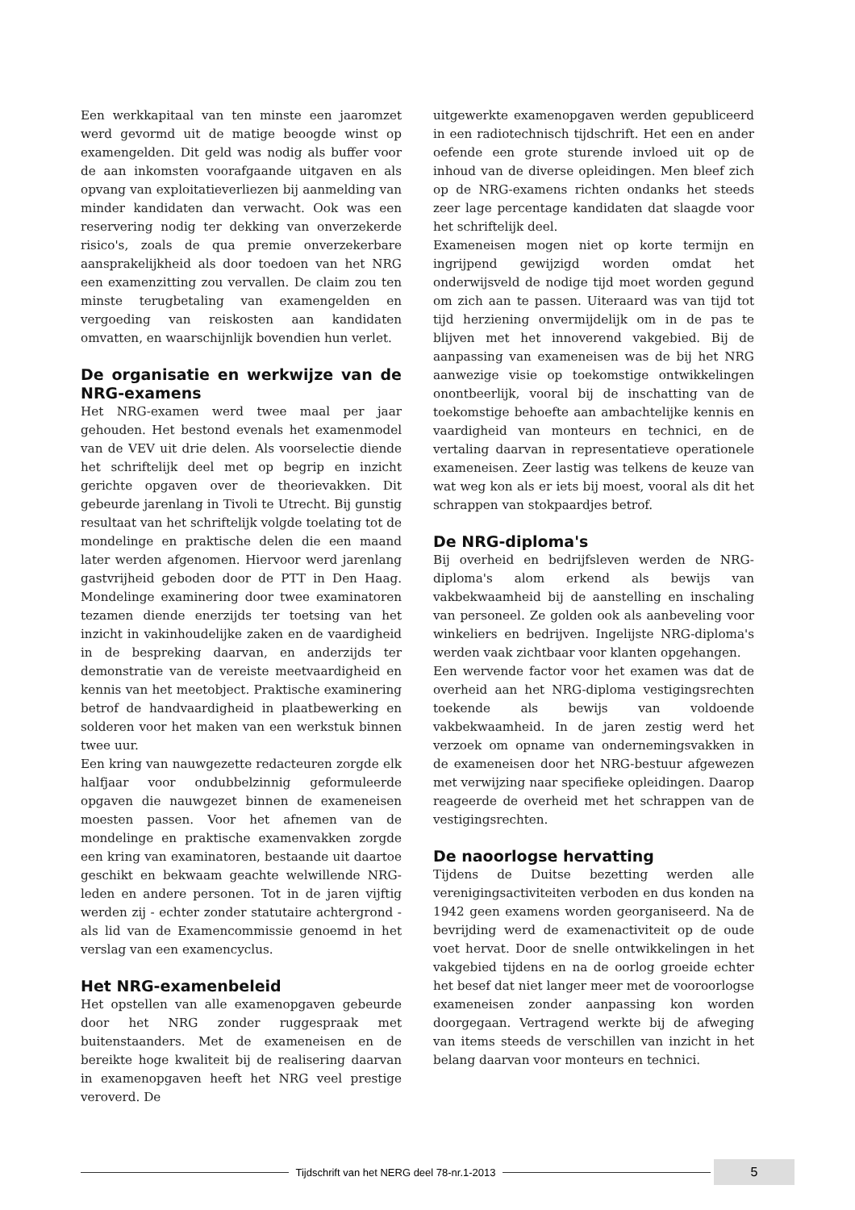Een werkkapitaal van ten minste een jaaromzet werd gevormd uit de matige beoogde winst op examengelden. Dit geld was nodig als buffer voor de aan inkomsten voorafgaande uitgaven en als opvang van exploitatieverliezen bij aanmelding van minder kandidaten dan verwacht. Ook was een reservering nodig ter dekking van onverzekerde risico's, zoals de qua premie onverzekerbare aansprakelijkheid als door toedoen van het NRG een examenzitting zou vervallen. De claim zou ten minste terugbetaling van examengelden en vergoeding van reiskosten aan kandidaten omvatten, en waarschijnlijk bovendien hun verlet.
De organisatie en werkwijze van de NRG-examens
Het NRG-examen werd twee maal per jaar gehouden. Het bestond evenals het examenmodel van de VEV uit drie delen. Als voorselectie diende het schriftelijk deel met op begrip en inzicht gerichte opgaven over de theorievakken. Dit gebeurde jarenlang in Tivoli te Utrecht. Bij gunstig resultaat van het schriftelijk volgde toelating tot de mondelinge en praktische delen die een maand later werden afgenomen. Hiervoor werd jarenlang gastvrijheid geboden door de PTT in Den Haag. Mondelinge examinering door twee examinatoren tezamen diende enerzijds ter toetsing van het inzicht in vakinhoudelijke zaken en de vaardigheid in de bespreking daarvan, en anderzijds ter demonstratie van de vereiste meetvaardigheid en kennis van het meetobject. Praktische examinering betrof de handvaardigheid in plaatbewerking en solderen voor het maken van een werkstuk binnen twee uur.
Een kring van nauwgezette redacteuren zorgde elk halfjaar voor ondubbelzinnig geformuleerde opgaven die nauwgezet binnen de exameneisen moesten passen. Voor het afnemen van de mondelinge en praktische examenvakken zorgde een kring van examinatoren, bestaande uit daartoe geschikt en bekwaam geachte welwillende NRG-leden en andere personen. Tot in de jaren vijftig werden zij - echter zonder statutaire achtergrond - als lid van de Examencommissie genoemd in het verslag van een examencyclus.
Het NRG-examenbeleid
Het opstellen van alle examenopgaven gebeurde door het NRG zonder ruggespraak met buitenstaanders. Met de exameneisen en de bereikte hoge kwaliteit bij de realisering daarvan in examenopgaven heeft het NRG veel prestige veroverd. De
uitgewerkte examenopgaven werden gepubliceerd in een radiotechnisch tijdschrift. Het een en ander oefende een grote sturende invloed uit op de inhoud van de diverse opleidingen. Men bleef zich op de NRG-examens richten ondanks het steeds zeer lage percentage kandidaten dat slaagde voor het schriftelijk deel.
Exameneisen mogen niet op korte termijn en ingrijpend gewijzigd worden omdat het onderwijsveld de nodige tijd moet worden gegund om zich aan te passen. Uiteraard was van tijd tot tijd herziening onvermijdelijk om in de pas te blijven met het innoverend vakgebied. Bij de aanpassing van exameneisen was de bij het NRG aanwezige visie op toekomstige ontwikkelingen onontbeerlijk, vooral bij de inschatting van de toekomstige behoefte aan ambachtelijke kennis en vaardigheid van monteurs en technici, en de vertaling daarvan in representatieve operationele exameneisen. Zeer lastig was telkens de keuze van wat weg kon als er iets bij moest, vooral als dit het schrappen van stokpaardjes betrof.
De NRG-diploma's
Bij overheid en bedrijfsleven werden de NRG-diploma's alom erkend als bewijs van vakbekwaamheid bij de aanstelling en inschaling van personeel. Ze golden ook als aanbeveling voor winkeliers en bedrijven. Ingelijste NRG-diploma's werden vaak zichtbaar voor klanten opgehangen.
Een wervende factor voor het examen was dat de overheid aan het NRG-diploma vestigingsrechten toekende als bewijs van voldoende vakbekwaamheid. In de jaren zestig werd het verzoek om opname van ondernemingsvakken in de exameneisen door het NRG-bestuur afgewezen met verwijzing naar specifieke opleidingen. Daarop reageerde de overheid met het schrappen van de vestigingsrechten.
De naoorlogse hervatting
Tijdens de Duitse bezetting werden alle verenigingsactiviteiten verboden en dus konden na 1942 geen examens worden georganiseerd. Na de bevrijding werd de examenactiviteit op de oude voet hervat. Door de snelle ontwikkelingen in het vakgebied tijdens en na de oorlog groeide echter het besef dat niet langer meer met de vooroorlogse exameneisen zonder aanpassing kon worden doorgegaan. Vertragend werkte bij de afweging van items steeds de verschillen van inzicht in het belang daarvan voor monteurs en technici.
Tijdschrift van het NERG deel 78-nr.1-2013
5